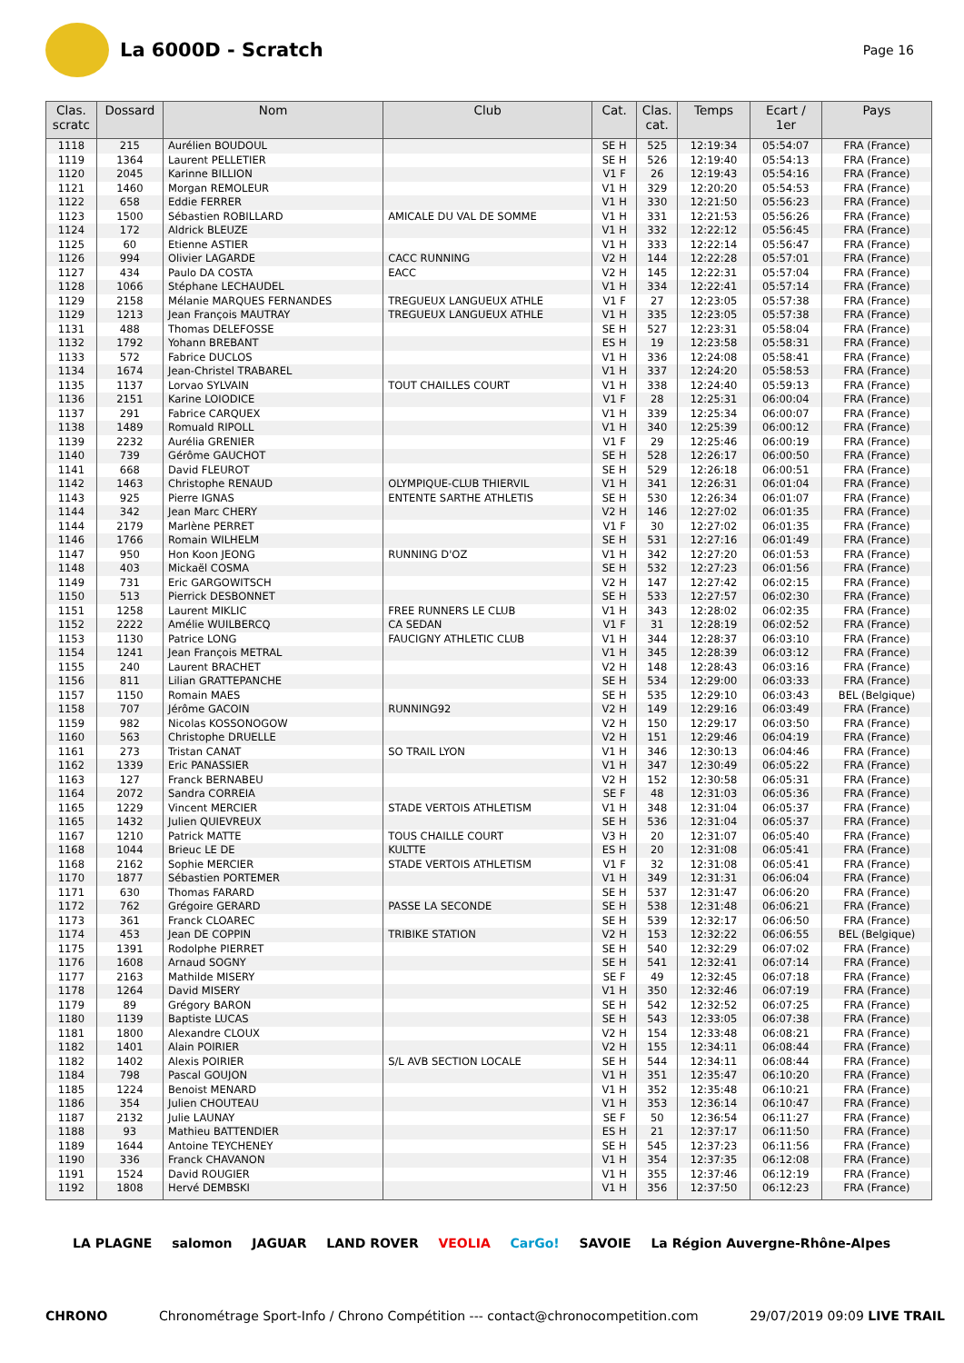La 6000D - Scratch
Page 16
| Clas. scratc | Dossard | Nom | Club | Cat. | Clas. cat. | Temps | Ecart / 1er | Pays |
| --- | --- | --- | --- | --- | --- | --- | --- | --- |
| 1118 | 215 | Aurélien BOUDOUL | | SE H | 525 | 12:19:34 | 05:54:07 | FRA (France) |
| 1119 | 1364 | Laurent PELLETIER | | SE H | 526 | 12:19:40 | 05:54:13 | FRA (France) |
| 1120 | 2045 | Karinne BILLION | | V1 F | 26 | 12:19:43 | 05:54:16 | FRA (France) |
| 1121 | 1460 | Morgan REMOLEUR | | V1 H | 329 | 12:20:20 | 05:54:53 | FRA (France) |
| 1122 | 658 | Eddie FERRER | | V1 H | 330 | 12:21:50 | 05:56:23 | FRA (France) |
| 1123 | 1500 | Sébastien ROBILLARD | AMICALE DU VAL DE SOMME | V1 H | 331 | 12:21:53 | 05:56:26 | FRA (France) |
| 1124 | 172 | Aldrick BLEUZE | | V1 H | 332 | 12:22:12 | 05:56:45 | FRA (France) |
| 1125 | 60 | Etienne ASTIER | | V1 H | 333 | 12:22:14 | 05:56:47 | FRA (France) |
| 1126 | 994 | Olivier LAGARDE | CACC RUNNING | V2 H | 144 | 12:22:28 | 05:57:01 | FRA (France) |
| 1127 | 434 | Paulo DA COSTA | EACC | V2 H | 145 | 12:22:31 | 05:57:04 | FRA (France) |
| 1128 | 1066 | Stéphane LECHAUDEL | | V1 H | 334 | 12:22:41 | 05:57:14 | FRA (France) |
| 1129 | 2158 | Mélanie MARQUES FERNANDES | TREGUEUX LANGUEUX ATHLE | V1 F | 27 | 12:23:05 | 05:57:38 | FRA (France) |
| 1129 | 1213 | Jean François MAUTRAY | TREGUEUX LANGUEUX ATHLE | V1 H | 335 | 12:23:05 | 05:57:38 | FRA (France) |
| 1131 | 488 | Thomas DELEFOSSE | | SE H | 527 | 12:23:31 | 05:58:04 | FRA (France) |
| 1132 | 1792 | Yohann BREBANT | | ES H | 19 | 12:23:58 | 05:58:31 | FRA (France) |
| 1133 | 572 | Fabrice DUCLOS | | V1 H | 336 | 12:24:08 | 05:58:41 | FRA (France) |
| 1134 | 1674 | Jean-Christel TRABAREL | | V1 H | 337 | 12:24:20 | 05:58:53 | FRA (France) |
| 1135 | 1137 | Lorvao SYLVAIN | TOUT CHAILLES COURT | V1 H | 338 | 12:24:40 | 05:59:13 | FRA (France) |
| 1136 | 2151 | Karine LOIODICE | | V1 F | 28 | 12:25:31 | 06:00:04 | FRA (France) |
| 1137 | 291 | Fabrice CARQUEX | | V1 H | 339 | 12:25:34 | 06:00:07 | FRA (France) |
| 1138 | 1489 | Romuald RIPOLL | | V1 H | 340 | 12:25:39 | 06:00:12 | FRA (France) |
| 1139 | 2232 | Aurélia GRENIER | | V1 F | 29 | 12:25:46 | 06:00:19 | FRA (France) |
| 1140 | 739 | Gérôme GAUCHOT | | SE H | 528 | 12:26:17 | 06:00:50 | FRA (France) |
| 1141 | 668 | David FLEUROT | | SE H | 529 | 12:26:18 | 06:00:51 | FRA (France) |
| 1142 | 1463 | Christophe RENAUD | OLYMPIQUE-CLUB THIERVIL | V1 H | 341 | 12:26:31 | 06:01:04 | FRA (France) |
| 1143 | 925 | Pierre IGNAS | ENTENTE SARTHE ATHLETIS | SE H | 530 | 12:26:34 | 06:01:07 | FRA (France) |
| 1144 | 342 | Jean Marc CHERY | | V2 H | 146 | 12:27:02 | 06:01:35 | FRA (France) |
| 1144 | 2179 | Marlène PERRET | | V1 F | 30 | 12:27:02 | 06:01:35 | FRA (France) |
| 1146 | 1766 | Romain WILHELM | | SE H | 531 | 12:27:16 | 06:01:49 | FRA (France) |
| 1147 | 950 | Hon Koon JEONG | RUNNING D'OZ | V1 H | 342 | 12:27:20 | 06:01:53 | FRA (France) |
| 1148 | 403 | Mickaël COSMA | | SE H | 532 | 12:27:23 | 06:01:56 | FRA (France) |
| 1149 | 731 | Eric GARGOWITSCH | | V2 H | 147 | 12:27:42 | 06:02:15 | FRA (France) |
| 1150 | 513 | Pierrick DESBONNET | | SE H | 533 | 12:27:57 | 06:02:30 | FRA (France) |
| 1151 | 1258 | Laurent MIKLIC | FREE RUNNERS LE CLUB | V1 H | 343 | 12:28:02 | 06:02:35 | FRA (France) |
| 1152 | 2222 | Amélie WUILBERCQ | CA SEDAN | V1 F | 31 | 12:28:19 | 06:02:52 | FRA (France) |
| 1153 | 1130 | Patrice LONG | FAUCIGNY ATHLETIC CLUB | V1 H | 344 | 12:28:37 | 06:03:10 | FRA (France) |
| 1154 | 1241 | Jean François METRAL | | V1 H | 345 | 12:28:39 | 06:03:12 | FRA (France) |
| 1155 | 240 | Laurent BRACHET | | V2 H | 148 | 12:28:43 | 06:03:16 | FRA (France) |
| 1156 | 811 | Lilian GRATTEPANCHE | | SE H | 534 | 12:29:00 | 06:03:33 | FRA (France) |
| 1157 | 1150 | Romain MAES | | SE H | 535 | 12:29:10 | 06:03:43 | BEL (Belgique) |
| 1158 | 707 | Jérôme GACOIN | RUNNING92 | V2 H | 149 | 12:29:16 | 06:03:49 | FRA (France) |
| 1159 | 982 | Nicolas KOSSONOGOW | | V2 H | 150 | 12:29:17 | 06:03:50 | FRA (France) |
| 1160 | 563 | Christophe DRUELLE | | V2 H | 151 | 12:29:46 | 06:04:19 | FRA (France) |
| 1161 | 273 | Tristan CANAT | SO TRAIL LYON | V1 H | 346 | 12:30:13 | 06:04:46 | FRA (France) |
| 1162 | 1339 | Eric PANASSIER | | V1 H | 347 | 12:30:49 | 06:05:22 | FRA (France) |
| 1163 | 127 | Franck BERNABEU | | V2 H | 152 | 12:30:58 | 06:05:31 | FRA (France) |
| 1164 | 2072 | Sandra CORREIA | | SE F | 48 | 12:31:03 | 06:05:36 | FRA (France) |
| 1165 | 1229 | Vincent MERCIER | STADE VERTOIS ATHLETISM | V1 H | 348 | 12:31:04 | 06:05:37 | FRA (France) |
| 1165 | 1432 | Julien QUIEVREUX | | SE H | 536 | 12:31:04 | 06:05:37 | FRA (France) |
| 1167 | 1210 | Patrick MATTE | TOUS CHAILLE COURT | V3 H | 20 | 12:31:07 | 06:05:40 | FRA (France) |
| 1168 | 1044 | Brieuc LE DE | KULTTE | ES H | 20 | 12:31:08 | 06:05:41 | FRA (France) |
| 1168 | 2162 | Sophie MERCIER | STADE VERTOIS ATHLETISM | V1 F | 32 | 12:31:08 | 06:05:41 | FRA (France) |
| 1170 | 1877 | Sébastien PORTEMER | | V1 H | 349 | 12:31:31 | 06:06:04 | FRA (France) |
| 1171 | 630 | Thomas FARARD | | SE H | 537 | 12:31:47 | 06:06:20 | FRA (France) |
| 1172 | 762 | Grégoire GERARD | PASSE LA SECONDE | SE H | 538 | 12:31:48 | 06:06:21 | FRA (France) |
| 1173 | 361 | Franck CLOAREC | | SE H | 539 | 12:32:17 | 06:06:50 | FRA (France) |
| 1174 | 453 | Jean DE COPPIN | TRIBIKE STATION | V2 H | 153 | 12:32:22 | 06:06:55 | BEL (Belgique) |
| 1175 | 1391 | Rodolphe PIERRET | | SE H | 540 | 12:32:29 | 06:07:02 | FRA (France) |
| 1176 | 1608 | Arnaud SOGNY | | SE H | 541 | 12:32:41 | 06:07:14 | FRA (France) |
| 1177 | 2163 | Mathilde MISERY | | SE F | 49 | 12:32:45 | 06:07:18 | FRA (France) |
| 1178 | 1264 | David MISERY | | V1 H | 350 | 12:32:46 | 06:07:19 | FRA (France) |
| 1179 | 89 | Grégory BARON | | SE H | 542 | 12:32:52 | 06:07:25 | FRA (France) |
| 1180 | 1139 | Baptiste LUCAS | | SE H | 543 | 12:33:05 | 06:07:38 | FRA (France) |
| 1181 | 1800 | Alexandre CLOUX | | V2 H | 154 | 12:33:48 | 06:08:21 | FRA (France) |
| 1182 | 1401 | Alain POIRIER | | V2 H | 155 | 12:34:11 | 06:08:44 | FRA (France) |
| 1182 | 1402 | Alexis POIRIER | S/L AVB SECTION LOCALE | SE H | 544 | 12:34:11 | 06:08:44 | FRA (France) |
| 1184 | 798 | Pascal GOUJON | | V1 H | 351 | 12:35:47 | 06:10:20 | FRA (France) |
| 1185 | 1224 | Benoist MENARD | | V1 H | 352 | 12:35:48 | 06:10:21 | FRA (France) |
| 1186 | 354 | Julien CHOUTEAU | | V1 H | 353 | 12:36:14 | 06:10:47 | FRA (France) |
| 1187 | 2132 | Julie LAUNAY | | SE F | 50 | 12:36:54 | 06:11:27 | FRA (France) |
| 1188 | 93 | Mathieu BATTENDIER | | ES H | 21 | 12:37:17 | 06:11:50 | FRA (France) |
| 1189 | 1644 | Antoine TEYCHENEY | | SE H | 545 | 12:37:23 | 06:11:56 | FRA (France) |
| 1190 | 336 | Franck CHAVANON | | V1 H | 354 | 12:37:35 | 06:12:08 | FRA (France) |
| 1191 | 1524 | David ROUGIER | | V1 H | 355 | 12:37:46 | 06:12:19 | FRA (France) |
| 1192 | 1808 | Hervé DEMBSKI | | V1 H | 356 | 12:37:50 | 06:12:23 | FRA (France) |
LA PLAGNE salomon JAGUAR LAND ROVER VEOLIA CarGo! SAVOIE La Région Auvergne-Rhône-Alpes
CHRONO Chronométrage Sport-Info / Chrono Compétition --- contact@chronocompetition.com 29/07/2019 09:09 LIVE TRAIL